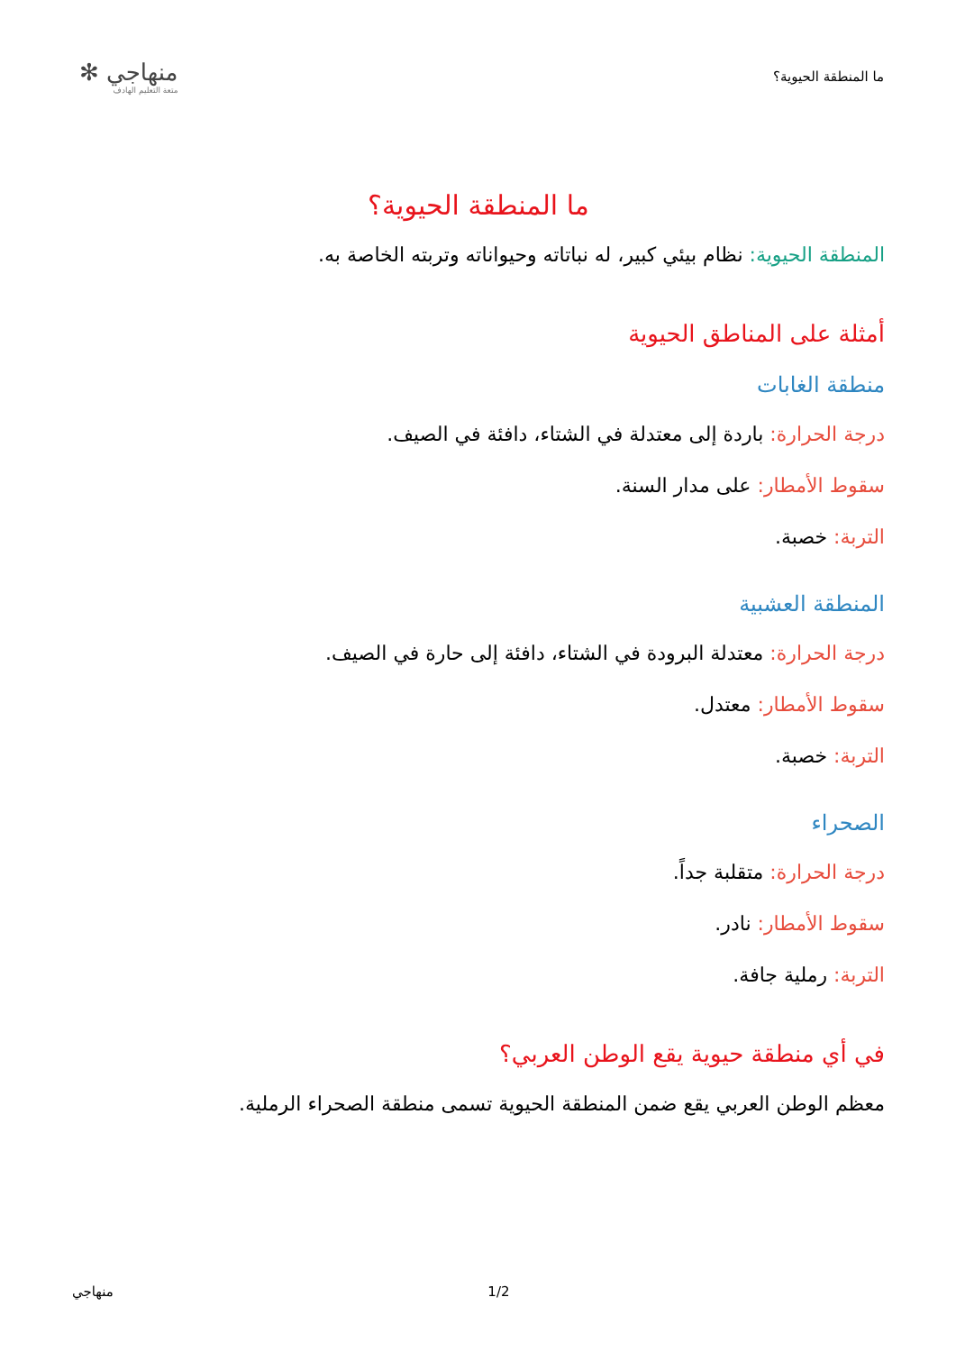ما المنطقة الحيوية؟
منهاجي ✻
متعة التعليم الهادف
ما المنطقة الحيوية؟
المنطقة الحيوية: نظام بيئي كبير، له نباتاته وحيواناته وتربته الخاصة به.
أمثلة على المناطق الحيوية
منطقة الغابات
درجة الحرارة: باردة إلى معتدلة في الشتاء، دافئة في الصيف.
سقوط الأمطار: على مدار السنة.
التربة: خصبة.
المنطقة العشبية
درجة الحرارة: معتدلة البرودة في الشتاء، دافئة إلى حارة في الصيف.
سقوط الأمطار: معتدل.
التربة: خصبة.
الصحراء
درجة الحرارة: متقلبة جداً.
سقوط الأمطار: نادر.
التربة: رملية جافة.
في أي منطقة حيوية يقع الوطن العربي؟
معظم الوطن العربي يقع ضمن المنطقة الحيوية تسمى منطقة الصحراء الرملية.
1/2 منهاجي